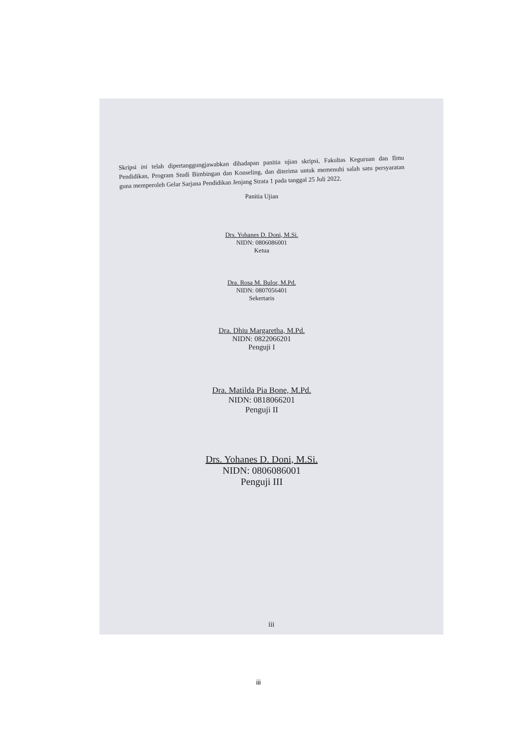Skripsi ini telah dipertanggungjawabkan dihadapan panitia ujian skripsi, Fakultas Keguruan dan Ilmu Pendidikan, Program Studi Bimbingan dan Konseling, dan diterima untuk memenuhi salah satu persyaratan guna memperoleh Gelar Sarjana Pendidikan Jenjang Strata 1 pada tanggal 25 Juli 2022.
Panitia Ujian
Drs. Yohanes D. Doni, M.Si.
NIDN: 0806086001
Ketua
Dra. Rosa M. Bulor, M.Pd.
NIDN: 0807056401
Sekertaris
Dra. Dhiu Margaretha, M.Pd.
NIDN: 0822066201
Penguji I
Dra. Matilda Pia Bone, M.Pd.
NIDN: 0818066201
Penguji II
Drs. Yohanes D. Doni, M.Si.
NIDN: 0806086001
Penguji III
iii
iii